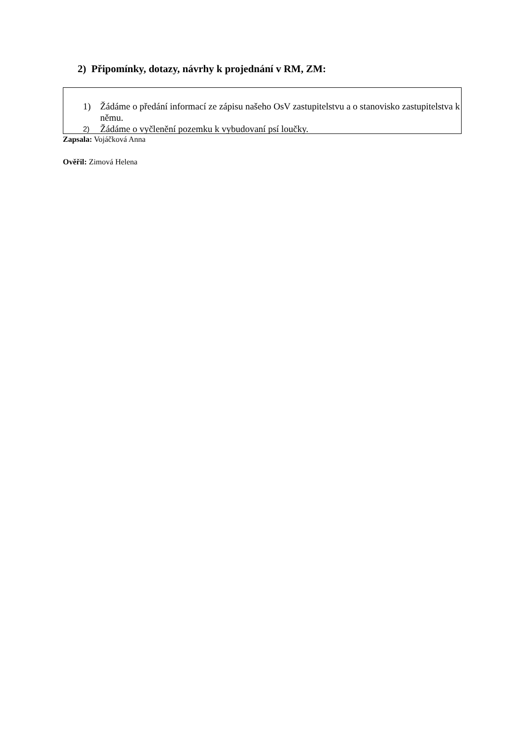2) Připomínky, dotazy, návrhy k projednání v RM, ZM:
1) Žádáme o předání informací ze zápisu našeho OsV zastupitelstvu a o stanovisko zastupitelstva k němu.
2) Žádáme o vyčlenění pozemku k vybudovaní psí loučky.
Zapsala: Vojáčková Anna
Ověřil: Zimová Helena